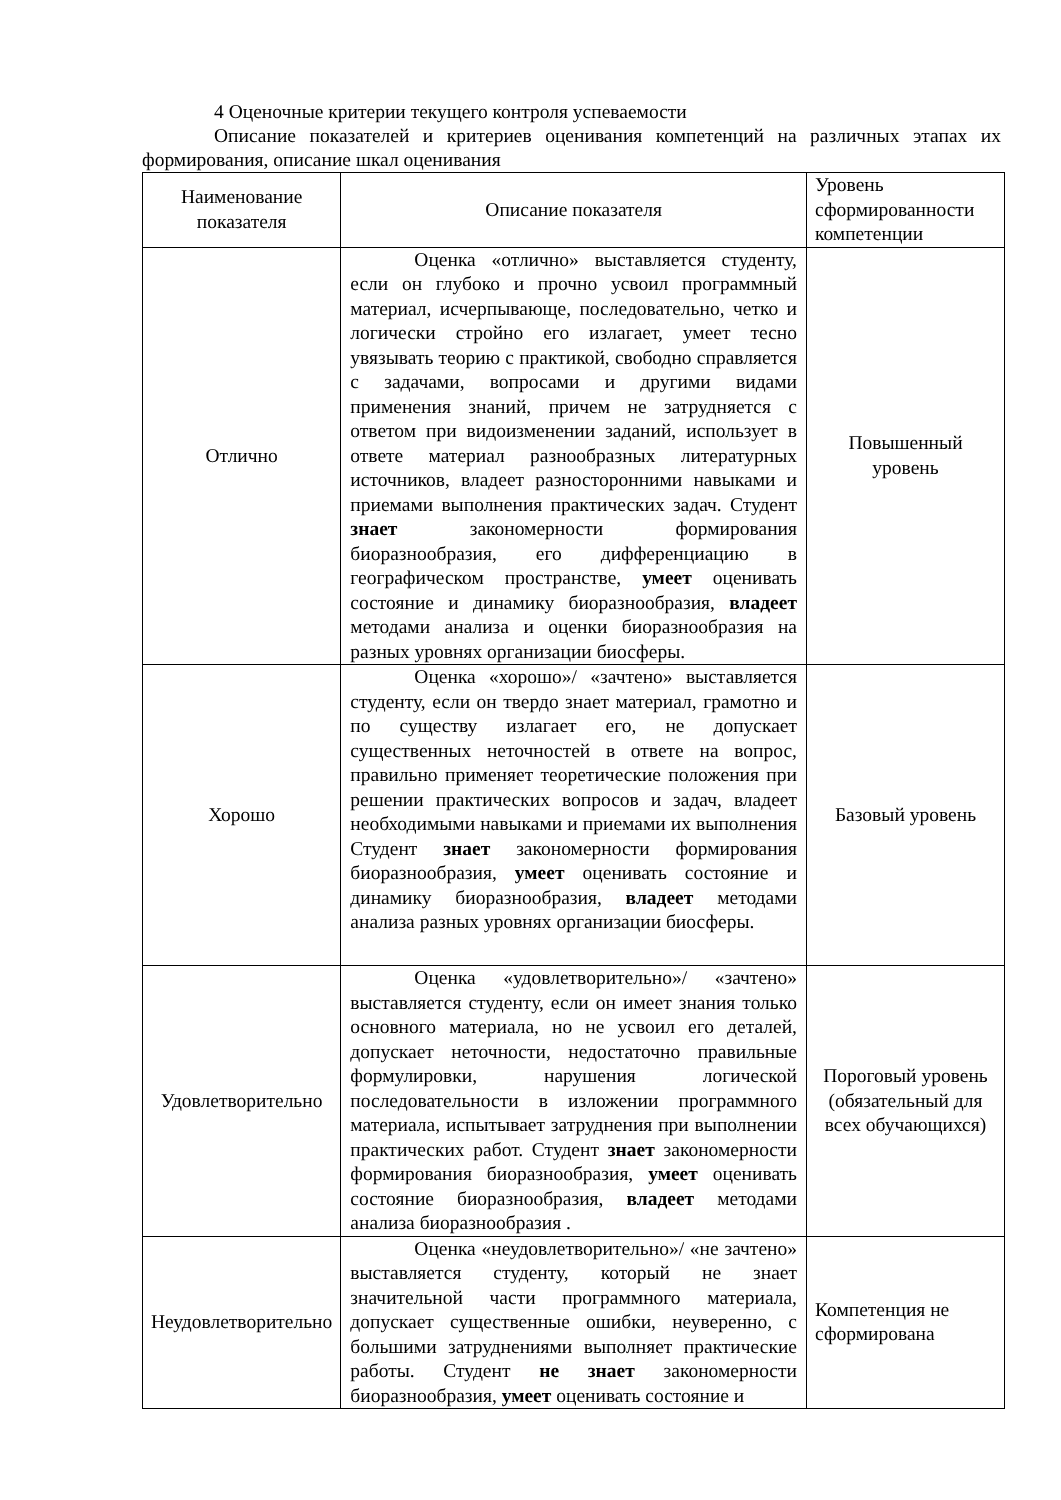4 Оценочные критерии текущего контроля успеваемости
Описание показателей и критериев оценивания компетенций на различных этапах их формирования, описание шкал оценивания
| Наименование показателя | Описание показателя | Уровень сформированности компетенции |
| Отлично | Оценка «отлично» выставляется студенту, если он глубоко и прочно усвоил программный материал, исчерпывающе, последовательно, четко и логически стройно его излагает, умеет тесно увязывать теорию с практикой, свободно справляется с задачами, вопросами и другими видами применения знаний, причем не затрудняется с ответом при видоизменении заданий, использует в ответе материал разнообразных литературных источников, владеет разносторонними навыками и приемами выполнения практических задач. Студент знает закономерности формирования биоразнообразия, его дифференциацию в географическом пространстве, умеет оценивать состояние и динамику биоразнообразия, владеет методами анализа и оценки биоразнообразия на разных уровнях организации биосферы. | Повышенный уровень |
| Хорошо | Оценка «хорошо»/ «зачтено» выставляется студенту, если он твердо знает материал, грамотно и по существу излагает его, не допускает существенных неточностей в ответе на вопрос, правильно применяет теоретические положения при решении практических вопросов и задач, владеет необходимыми навыками и приемами их выполнения Студент знает закономерности формирования биоразнообразия, умеет оценивать состояние и динамику биоразнообразия, владеет методами анализа разных уровнях организации биосферы. | Базовый уровень |
| Удовлетворительно | Оценка «удовлетворительно»/ «зачтено» выставляется студенту, если он имеет знания только основного материала, но не усвоил его деталей, допускает неточности, недостаточно правильные формулировки, нарушения логической последовательности в изложении программного материала, испытывает затруднения при выполнении практических работ. Студент знает закономерности формирования биоразнообразия, умеет оценивать состояние биоразнообразия, владеет методами анализа биоразнообразия . | Пороговый уровень (обязательный для всех обучающихся) |
| Неудовлетворительно | Оценка «неудовлетворительно»/ «не зачтено» выставляется студенту, который не знает значительной части программного материала, допускает существенные ошибки, неуверенно, с большими затруднениями выполняет практические работы. Студент не знает закономерности биоразнообразия, умеет оценивать состояние и | Компетенция не сформирована |